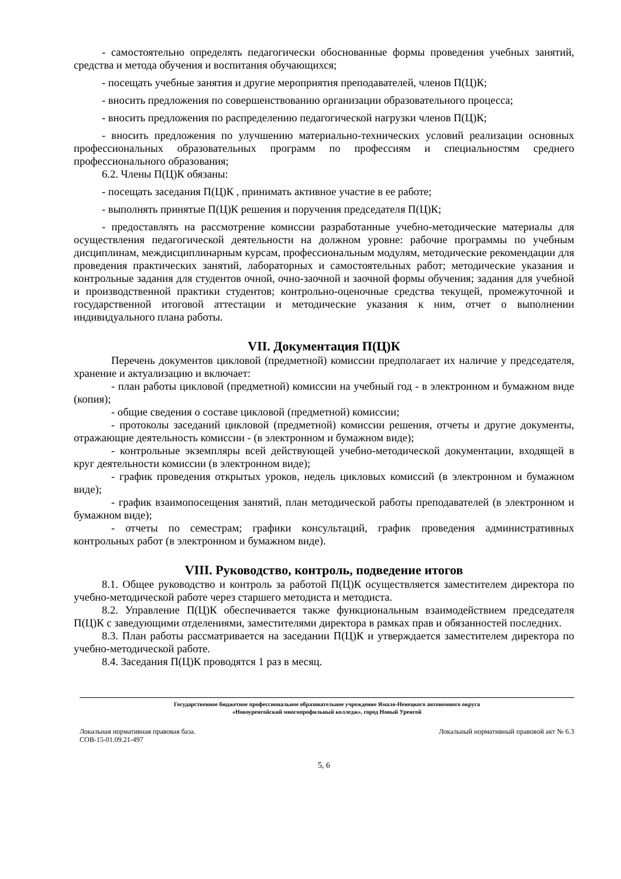- самостоятельно определять педагогически обоснованные формы проведения учебных занятий, средства и метода обучения и воспитания обучающихся;
- посещать учебные занятия и другие мероприятия преподавателей, членов П(Ц)К;
- вносить предложения по совершенствованию организации образовательного процесса;
- вносить предложения по распределению педагогической нагрузки членов П(Ц)К;
- вносить предложения по улучшению материально-технических условий реализации основных профессиональных образовательных программ по профессиям и специальностям среднего профессионального образования;
6.2. Члены П(Ц)К обязаны:
- посещать заседания П(Ц)К , принимать активное участие в ее работе;
- выполнять принятые П(Ц)К решения и поручения председателя П(Ц)К;
- предоставлять на рассмотрение комиссии разработанные учебно-методические материалы для осуществления педагогической деятельности на должном уровне: рабочие программы по учебным дисциплинам, междисциплинарным курсам, профессиональным модулям, методические рекомендации для проведения практических занятий, лабораторных и самостоятельных работ; методические указания и контрольные задания для студентов очной, очно-заочной и заочной формы обучения; задания для учебной и производственной практики студентов; контрольно-оценочные средства текущей, промежуточной и государственной итоговой аттестации и методические указания к ним, отчет о выполнении индивидуального плана работы.
VII. Документация П(Ц)К
Перечень документов цикловой (предметной) комиссии предполагает их наличие у председателя, хранение и актуализацию и включает:
- план работы цикловой (предметной) комиссии на учебный год - в электронном и бумажном виде (копия);
- общие сведения о составе цикловой (предметной) комиссии;
- протоколы заседаний цикловой (предметной) комиссии решения, отчеты и другие документы, отражающие деятельность комиссии - (в электронном и бумажном виде);
- контрольные экземпляры всей действующей учебно-методической документации, входящей в круг деятельности комиссии (в электронном виде);
- график проведения открытых уроков, недель цикловых комиссий (в электронном и бумажном виде);
- график взаимопосещения занятий, план методической работы преподавателей (в электронном и бумажном виде);
- отчеты по семестрам; графики консультаций, график проведения административных контрольных работ (в электронном и бумажном виде).
VIII. Руководство, контроль, подведение итогов
8.1. Общее руководство и контроль за работой П(Ц)К осуществляется заместителем директора по учебно-методической работе через старшего методиста и методиста.
8.2. Управление П(Ц)К обеспечивается также функциональным взаимодействием председателя П(Ц)К с заведующими отделениями, заместителями директора в рамках прав и обязанностей последних.
8.3. План работы рассматривается на заседании П(Ц)К и утверждается заместителем директора по учебно-методической работе.
8.4. Заседания П(Ц)К проводятся 1 раз в месяц.
Государственное бюджетное профессиональное образовательное учреждение Ямало-Ненецкого автономного округа
«Новоуренгойский многопрофильный колледж», город Новый Уренгой
Локальная нормативная правовая база.
СОВ-15-01.09.21-497 Локальный нормативный правовой акт № 6.3
5, 6